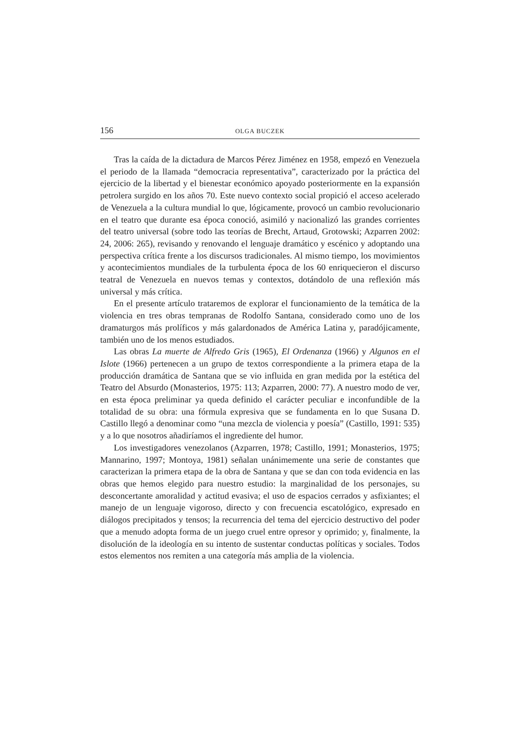156 OLGA BUCZEK
Tras la caída de la dictadura de Marcos Pérez Jiménez en 1958, empezó en Venezuela el periodo de la llamada “democracia representativa”, caracterizado por la práctica del ejercicio de la libertad y el bienestar económico apoyado posteriormente en la expansión petrolera surgido en los años 70. Este nuevo contexto social propició el acceso acelerado de Venezuela a la cultura mundial lo que, lógicamente, provocó un cambio revolucionario en el teatro que durante esa época conoció, asimiló y nacionalizó las grandes corrientes del teatro universal (sobre todo las teorías de Brecht, Artaud, Grotowski; Azparren 2002: 24, 2006: 265), revisando y renovando el lenguaje dramático y escénico y adoptando una perspectiva crítica frente a los discursos tradicionales. Al mismo tiempo, los movimientos y acontecimientos mundiales de la turbulenta época de los 60 enriquecieron el discurso teatral de Venezuela en nuevos temas y contextos, dotándolo de una reflexión más universal y más crítica.
En el presente artículo trataremos de explorar el funcionamiento de la temática de la violencia en tres obras tempranas de Rodolfo Santana, considerado como uno de los dramaturgos más prolíficos y más galardonados de América Latina y, paradójicamente, también uno de los menos estudiados.
Las obras La muerte de Alfredo Gris (1965), El Ordenanza (1966) y Algunos en el Islote (1966) pertenecen a un grupo de textos correspondiente a la primera etapa de la producción dramática de Santana que se vio influida en gran medida por la estética del Teatro del Absurdo (Monasterios, 1975: 113; Azparren, 2000: 77). A nuestro modo de ver, en esta época preliminar ya queda definido el carácter peculiar e inconfundible de la totalidad de su obra: una fórmula expresiva que se fundamenta en lo que Susana D. Castillo llegó a denominar como “una mezcla de violencia y poesía” (Castillo, 1991: 535) y a lo que nosotros añadiríamos el ingrediente del humor.
Los investigadores venezolanos (Azparren, 1978; Castillo, 1991; Monasterios, 1975; Mannarino, 1997; Montoya, 1981) señalan unánimemente una serie de constantes que caracterizan la primera etapa de la obra de Santana y que se dan con toda evidencia en las obras que hemos elegido para nuestro estudio: la marginalidad de los personajes, su desconcertante amoralidad y actitud evasiva; el uso de espacios cerrados y asfixiantes; el manejo de un lenguaje vigoroso, directo y con frecuencia escatológico, expresado en diálogos precipitados y tensos; la recurrencia del tema del ejercicio destructivo del poder que a menudo adopta forma de un juego cruel entre opresor y oprimido; y, finalmente, la disolución de la ideología en su intento de sustentar conductas políticas y sociales. Todos estos elementos nos remiten a una categoría más amplia de la violencia.